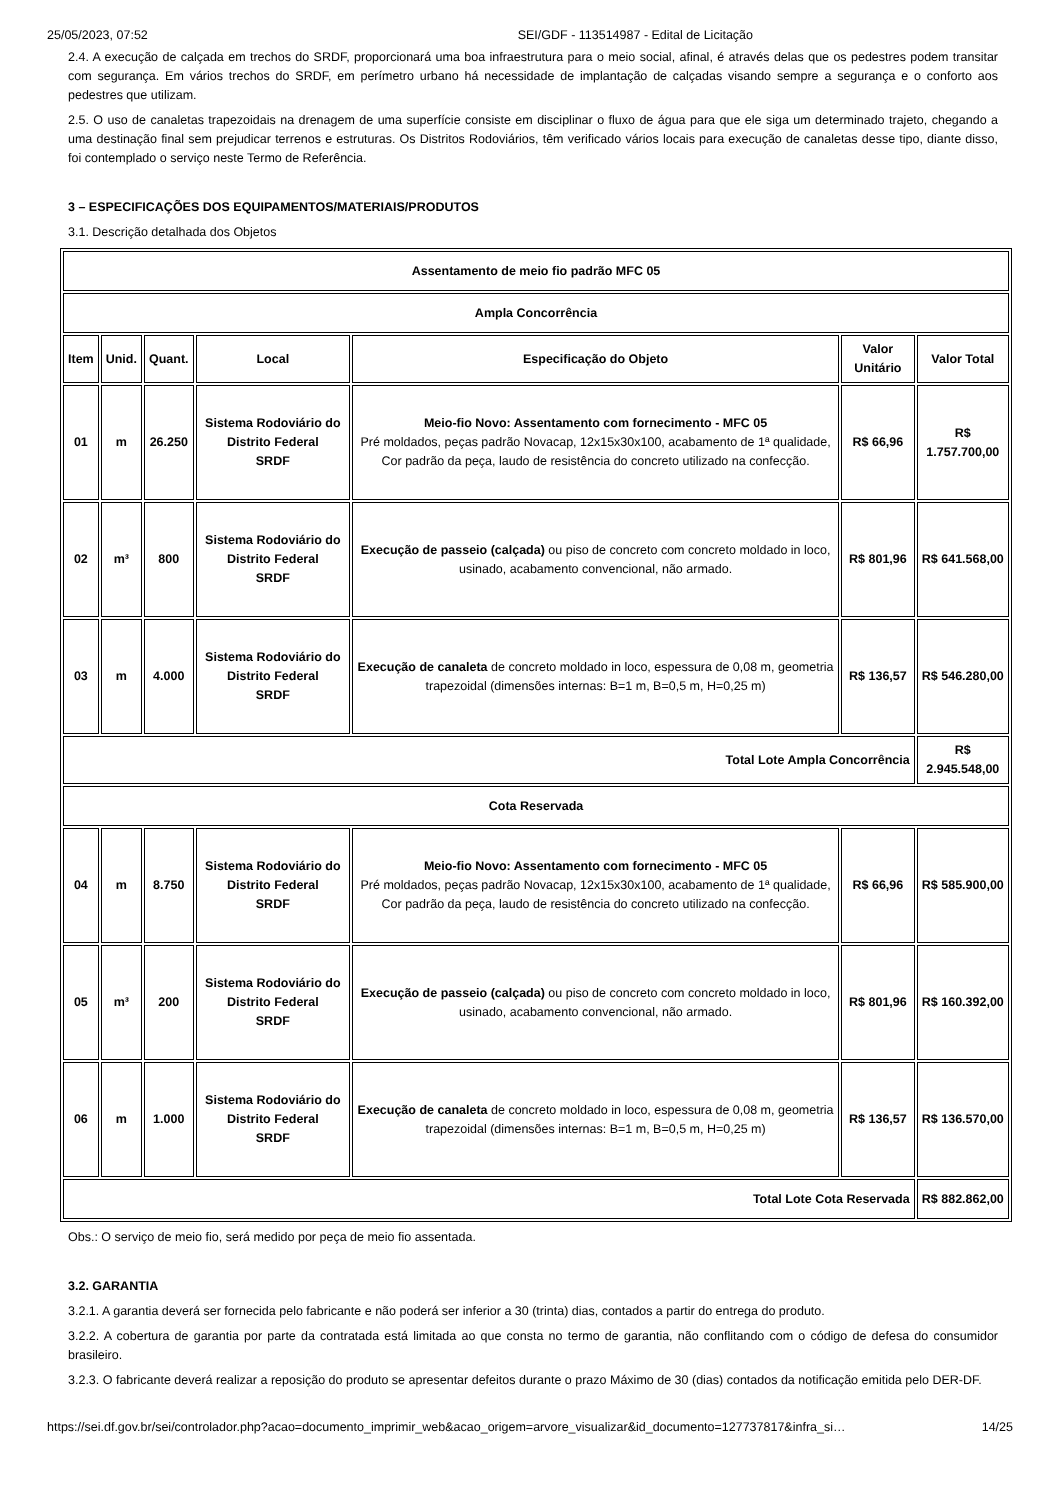25/05/2023, 07:52 SEI/GDF - 113514987 - Edital de Licitação
2.4. A execução de calçada em trechos do SRDF, proporcionará uma boa infraestrutura para o meio social, afinal, é através delas que os pedestres podem transitar com segurança. Em vários trechos do SRDF, em perímetro urbano há necessidade de implantação de calçadas visando sempre a segurança e o conforto aos pedestres que utilizam.
2.5. O uso de canaletas trapezoidais na drenagem de uma superfície consiste em disciplinar o fluxo de água para que ele siga um determinado trajeto, chegando a uma destinação final sem prejudicar terrenos e estruturas. Os Distritos Rodoviários, têm verificado vários locais para execução de canaletas desse tipo, diante disso, foi contemplado o serviço neste Termo de Referência.
3 – ESPECIFICAÇÕES DOS EQUIPAMENTOS/MATERIAIS/PRODUTOS
3.1. Descrição detalhada dos Objetos
| Assentamento de meio fio padrão MFC 05 | | | | | | |
| --- | --- | --- | --- | --- | --- | --- |
| Ampla Concorrência | | | | | | |
| Item | Unid. | Quant. | Local | Especificação do Objeto | Valor Unitário | Valor Total |
| 01 | m | 26.250 | Sistema Rodoviário do Distrito Federal SRDF | Meio-fio Novo: Assentamento com fornecimento - MFC 05 Pré moldados, peças padrão Novacap, 12x15x30x100, acabamento de 1ª qualidade, Cor padrão da peça, laudo de resistência do concreto utilizado na confecção. | R$ 66,96 | R$ 1.757.700,00 |
| 02 | m³ | 800 | Sistema Rodoviário do Distrito Federal SRDF | Execução de passeio (calçada) ou piso de concreto com concreto moldado in loco, usinado, acabamento convencional, não armado. | R$ 801,96 | R$ 641.568,00 |
| 03 | m | 4.000 | Sistema Rodoviário do Distrito Federal SRDF | Execução de canaleta de concreto moldado in loco, espessura de 0,08 m, geometria trapezoidal (dimensões internas: B=1 m, B=0,5 m, H=0,25 m) | R$ 136,57 | R$ 546.280,00 |
| Total Lote Ampla Concorrência | | | | | | R$ 2.945.548,00 |
| Cota Reservada | | | | | | |
| 04 | m | 8.750 | Sistema Rodoviário do Distrito Federal SRDF | Meio-fio Novo: Assentamento com fornecimento - MFC 05 Pré moldados, peças padrão Novacap, 12x15x30x100, acabamento de 1ª qualidade, Cor padrão da peça, laudo de resistência do concreto utilizado na confecção. | R$ 66,96 | R$ 585.900,00 |
| 05 | m³ | 200 | Sistema Rodoviário do Distrito Federal SRDF | Execução de passeio (calçada) ou piso de concreto com concreto moldado in loco, usinado, acabamento convencional, não armado. | R$ 801,96 | R$ 160.392,00 |
| 06 | m | 1.000 | Sistema Rodoviário do Distrito Federal SRDF | Execução de canaleta de concreto moldado in loco, espessura de 0,08 m, geometria trapezoidal (dimensões internas: B=1 m, B=0,5 m, H=0,25 m) | R$ 136,57 | R$ 136.570,00 |
| Total Lote Cota Reservada | | | | | | R$ 882.862,00 |
Obs.: O serviço de meio fio, será medido por peça de meio fio assentada.
3.2. GARANTIA
3.2.1. A garantia deverá ser fornecida pelo fabricante e não poderá ser inferior a 30 (trinta) dias, contados a partir do entrega do produto.
3.2.2. A cobertura de garantia por parte da contratada está limitada ao que consta no termo de garantia, não conflitando com o código de defesa do consumidor brasileiro.
3.2.3. O fabricante deverá realizar a reposição do produto se apresentar defeitos durante o prazo Máximo de 30 (dias) contados da notificação emitida pelo DER-DF.
https://sei.df.gov.br/sei/controlador.php?acao=documento_imprimir_web&acao_origem=arvore_visualizar&id_documento=127737817&infra_si… 14/25